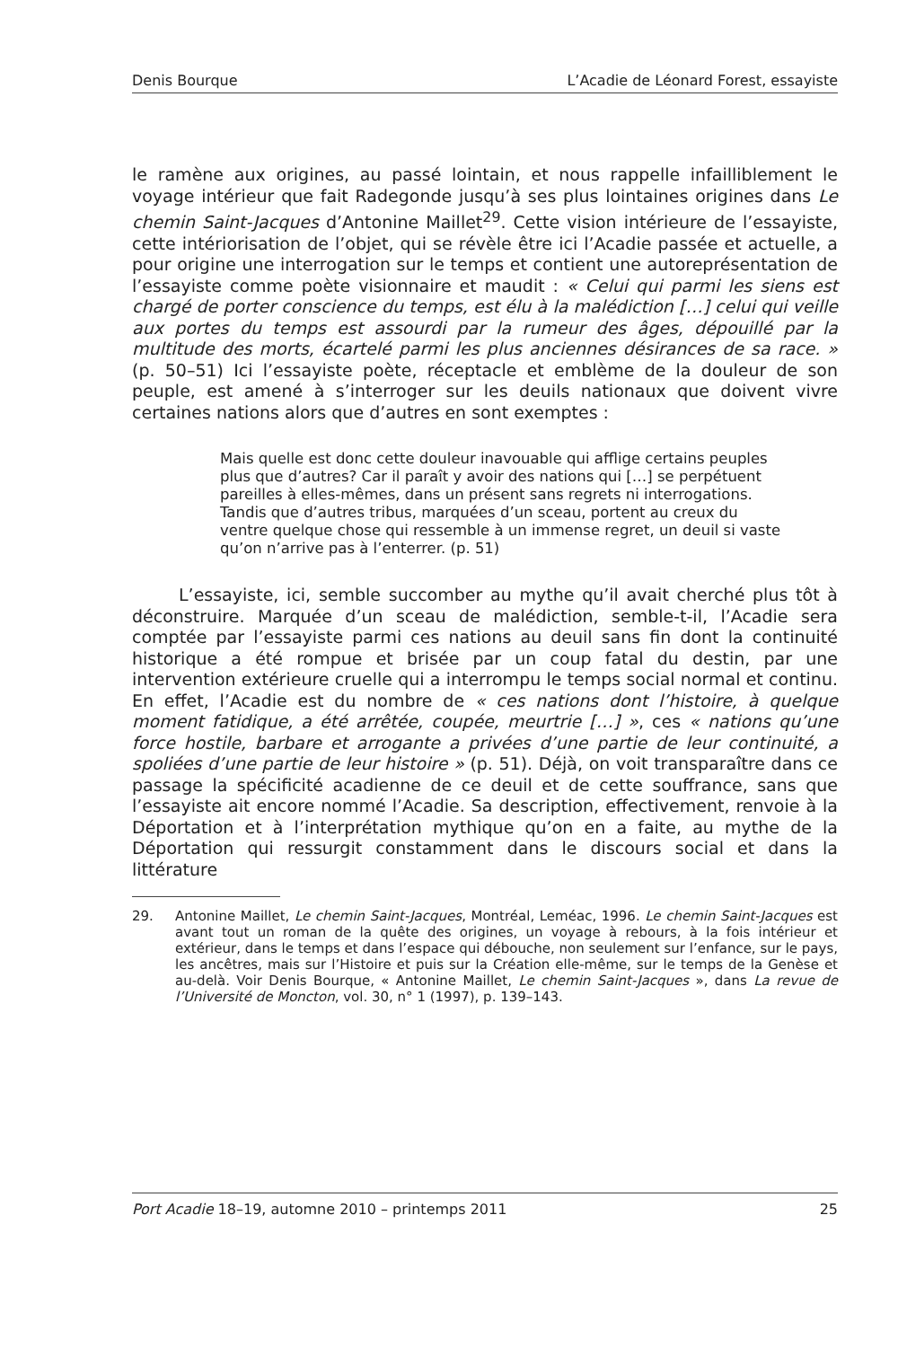Denis Bourque L’Acadie de Léonard Forest, essayiste
le ramène aux origines, au passé lointain, et nous rappelle infailliblement le voyage intérieur que fait Radegonde jusqu’à ses plus lointaines origines dans Le chemin Saint-Jacques d’Antonine Maillet<sup>29</sup>. Cette vision intérieure de l’essayiste, cette intériorisation de l’objet, qui se révèle être ici l’Acadie passée et actuelle, a pour origine une interrogation sur le temps et contient une autoreprésentation de l’essayiste comme poète visionnaire et maudit : « Celui qui parmi les siens est chargé de porter conscience du temps, est élu à la malédiction […] celui qui veille aux portes du temps est assourdi par la rumeur des âges, dépouillé par la multitude des morts, écartelé parmi les plus anciennes désirances de sa race. » (p. 50–51) Ici l’essayiste poète, réceptacle et emblème de la douleur de son peuple, est amené à s’interroger sur les deuils nationaux que doivent vivre certaines nations alors que d’autres en sont exemptes :
Mais quelle est donc cette douleur inavouable qui afflige certains peuples plus que d’autres? Car il paraît y avoir des nations qui […] se perpétuent pareilles à elles-mêmes, dans un présent sans regrets ni interrogations. Tandis que d’autres tribus, marquées d’un sceau, portent au creux du ventre quelque chose qui ressemble à un immense regret, un deuil si vaste qu’on n’arrive pas à l’enterrer. (p. 51)
L’essayiste, ici, semble succomber au mythe qu’il avait cherché plus tôt à déconstruire. Marquée d’un sceau de malédiction, semble-t-il, l’Acadie sera comptée par l’essayiste parmi ces nations au deuil sans fin dont la continuité historique a été rompue et brisée par un coup fatal du destin, par une intervention extérieure cruelle qui a interrompu le temps social normal et continu. En effet, l’Acadie est du nombre de « ces nations dont l’histoire, à quelque moment fatidique, a été arrêtée, coupée, meurtrie […] », ces « nations qu’une force hostile, barbare et arrogante a privées d’une partie de leur continuité, a spoliées d’une partie de leur histoire » (p. 51). Déjà, on voit transparaître dans ce passage la spécificité acadienne de ce deuil et de cette souffrance, sans que l’essayiste ait encore nommé l’Acadie. Sa description, effectivement, renvoie à la Déportation et à l’interprétation mythique qu’on en a faite, au mythe de la Déportation qui ressurgit constamment dans le discours social et dans la littérature
29. Antonine Maillet, Le chemin Saint-Jacques, Montréal, Leméac, 1996. Le chemin Saint-Jacques est avant tout un roman de la quête des origines, un voyage à rebours, à la fois intérieur et extérieur, dans le temps et dans l’espace qui débouche, non seulement sur l’enfance, sur le pays, les ancêtres, mais sur l’Histoire et puis sur la Création elle-même, sur le temps de la Genèse et au-delà. Voir Denis Bourque, « Antonine Maillet, Le chemin Saint-Jacques », dans La revue de l’Université de Moncton, vol. 30, n° 1 (1997), p. 139–143.
Port Acadie 18–19, automne 2010 – printemps 2011 25